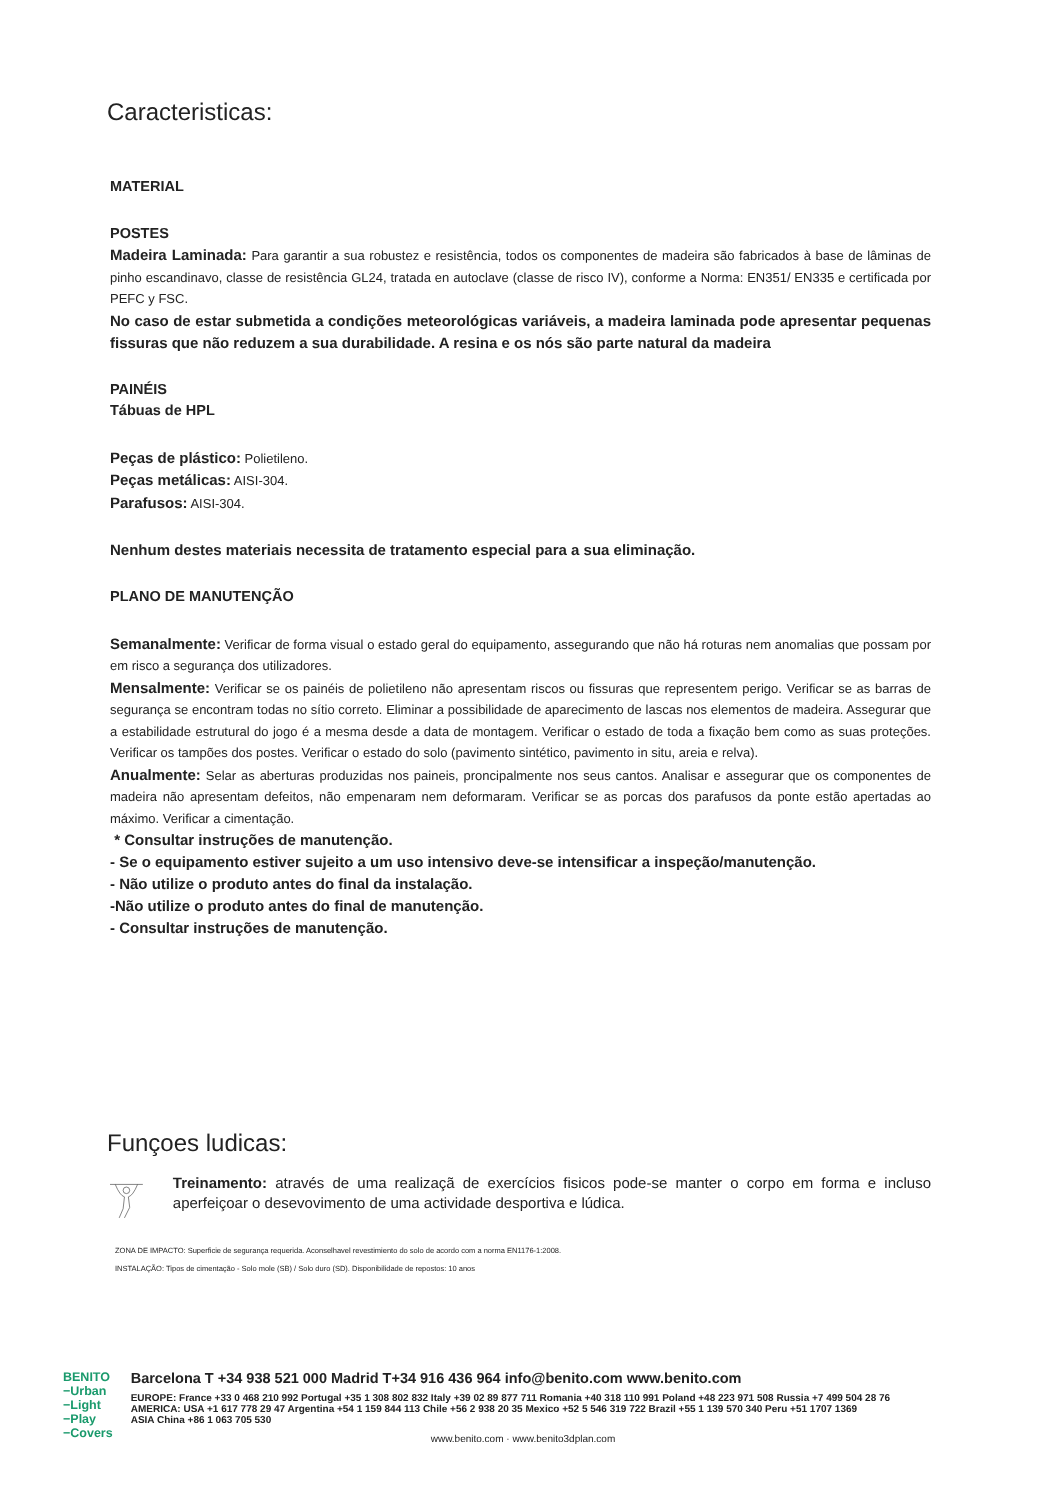Caracteristicas:
MATERIAL
POSTES
Madeira Laminada: Para garantir a sua robustez e resistência, todos os componentes de madeira são fabricados à base de lâminas de pinho escandinavo, classe de resistência GL24, tratada en autoclave (classe de risco IV), conforme a Norma: EN351/ EN335 e certificada por PEFC y FSC.
No caso de estar submetida a condições meteorológicas variáveis, a madeira laminada pode apresentar pequenas fissuras que não reduzem a sua durabilidade. A resina e os nós são parte natural da madeira
PAINÉIS
Tábuas de HPL
Peças de plástico: Polietileno.
Peças metálicas: AISI-304.
Parafusos: AISI-304.
Nenhum destes materiais necessita de tratamento especial para a sua eliminação.
PLANO DE MANUTENÇÃO
Semanalmente: Verificar de forma visual o estado geral do equipamento, assegurando que não há roturas nem anomalias que possam por em risco a segurança dos utilizadores.
Mensalmente: Verificar se os painéis de polietileno não apresentam riscos ou fissuras que representem perigo. Verificar se as barras de segurança se encontram todas no sítio correto. Eliminar a possibilidade de aparecimento de lascas nos elementos de madeira. Assegurar que a estabilidade estrutural do jogo é a mesma desde a data de montagem. Verificar o estado de toda a fixação bem como as suas proteções. Verificar os tampões dos postes. Verificar o estado do solo (pavimento sintético, pavimento in situ, areia e relva).
Anualmente: Selar as aberturas produzidas nos paineis, proncipalmente nos seus cantos. Analisar e assegurar que os componentes de madeira não apresentam defeitos, não empenaram nem deformaram. Verificar se as porcas dos parafusos da ponte estão apertadas ao máximo. Verificar a cimentação.
* Consultar instruções de manutenção.
- Se o equipamento estiver sujeito a um uso intensivo deve-se intensificar a inspeção/manutenção.
- Não utilize o produto antes do final da instalação.
-Não utilize o produto antes do final de manutenção.
- Consultar instruções de manutenção.
Funçoes ludicas:
Treinamento: através de uma realizaçã de exercícios fisicos pode-se manter o corpo em forma e incluso aperfeiçoar o desevovimento de uma actividade desportiva e lúdica.
ZONA DE IMPACTO: Superficie de segurança requerida. Aconselhavel revestimiento do solo de acordo com a norma EN1176-1:2008.
INSTALAÇÃO: Tipos de cimentação - Solo mole (SB) / Solo duro (SD). Disponibilidade de repostos: 10 anos
BENITO
−Urban
−Light
−Play
−Covers
Barcelona T +34 938 521 000 Madrid T+34 916 436 964 info@benito.com www.benito.com
EUROPE: France +33 0 468 210 992 Portugal +35 1 308 802 832 Italy +39 02 89 877 711 Romania +40 318 110 991 Poland +48 223 971 508 Russia +7 499 504 28 76
AMERICA: USA +1 617 778 29 47 Argentina +54 1 159 844 113 Chile +56 2 938 20 35 Mexico +52 5 546 319 722 Brazil +55 1 139 570 340 Peru +51 1707 1369
ASIA China +86 1 063 705 530
www.benito.com · www.benito3dplan.com